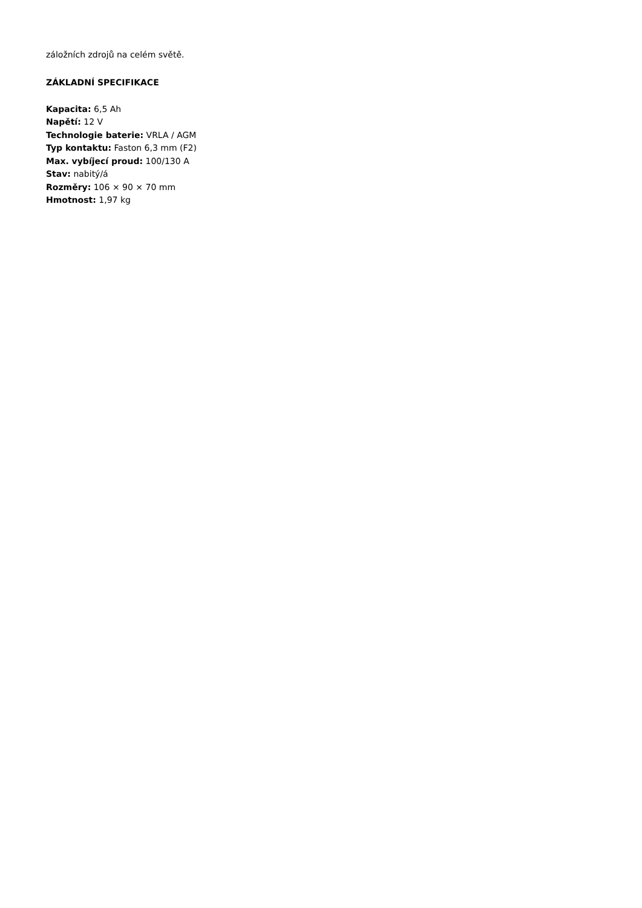záložních zdrojů na celém světě.
ZÁKLADNÍ SPECIFIKACE
Kapacita: 6,5 Ah
Napětí: 12 V
Technologie baterie: VRLA / AGM
Typ kontaktu: Faston 6,3 mm (F2)
Max. vybíjecí proud: 100/130 A
Stav: nabitý/á
Rozměry: 106 × 90 × 70 mm
Hmotnost: 1,97 kg